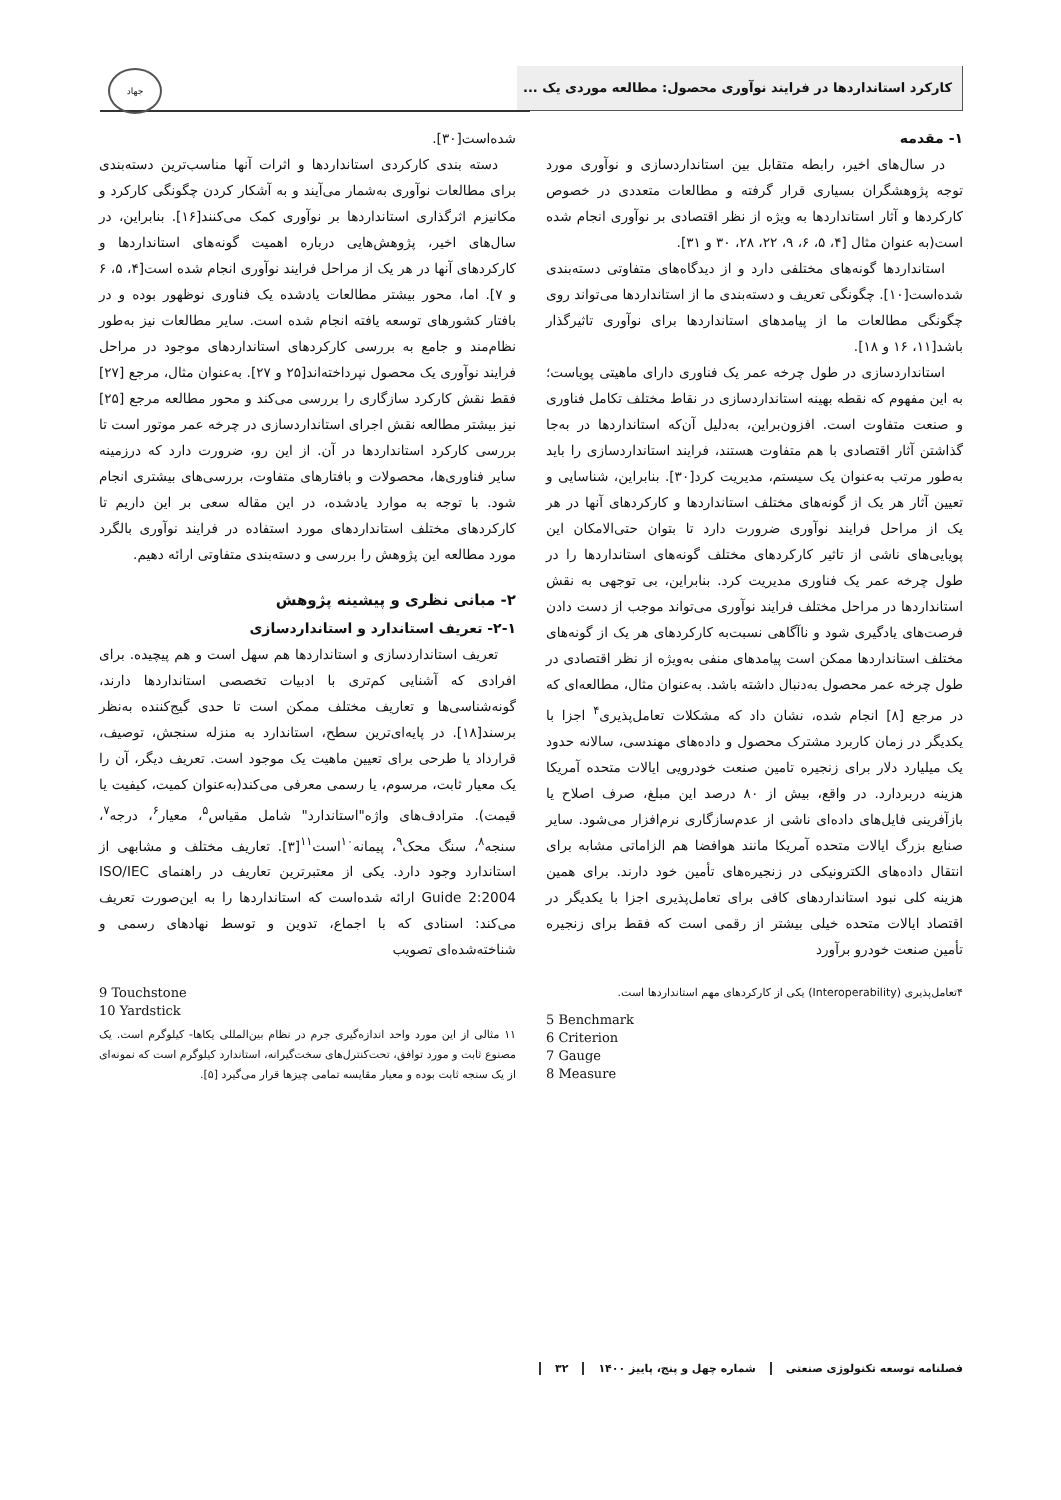کارکرد استانداردها در فرایند نوآوری محصول: مطالعه موردی یک ...
جهاد
۱- مقدمه
در سال‌های اخیر، رابطه متقابل بین استانداردسازی و نوآوری مورد توجه پژوهشگران بسیاری قرار گرفته و مطالعات متعددی در خصوص کارکردها و آثار استانداردها به ویژه از نظر اقتصادی بر نوآوری انجام شده است(به عنوان مثال [۴، ۵، ۶، ۹، ۲۲، ۲۸، ۳۰ و ۳۱].
استانداردها گونه‌های مختلفی دارد و از دیدگاه‌های متفاوتی دسته‌بندی شده‌است[۱۰]. چگونگی تعریف و دسته‌بندی ما از استانداردها می‌تواند روی چگونگی مطالعات ما از پیامدهای استانداردها برای نوآوری تاثیرگذار باشد[۱۱، ۱۶ و ۱۸].
استانداردسازی در طول چرخه عمر یک فناوری دارای ماهیتی پویاست؛ به این مفهوم که نقطه بهینه استانداردسازی در نقاط مختلف تکامل فناوری و صنعت متفاوت است. افزون‌براین، به‌دلیل آن‌که استانداردها در به‌جا گذاشتن آثار اقتصادی با هم متفاوت هستند، فرایند استانداردسازی را باید به‌طور مرتب به‌عنوان یک سیستم، مدیریت کرد[۳۰]. بنابراین، شناسایی و تعیین آثار هر یک از گونه‌های مختلف استانداردها و کارکردهای آنها در هر یک از مراحل فرایند نوآوری ضرورت دارد تا بتوان حتی‌الامکان این پویایی‌های ناشی از تاثیر کارکردهای مختلف گونه‌های استانداردها را در طول چرخه عمر یک فناوری مدیریت کرد. بنابراین، بی توجهی به نقش استانداردها در مراحل مختلف فرایند نوآوری می‌تواند موجب از دست دادن فرصت‌های یادگیری شود و ناآگاهی نسبت‌به کارکردهای هر یک از گونه‌های مختلف استانداردها ممکن است پیامدهای منفی به‌ویژه از نظر اقتصادی در طول چرخه عمر محصول به‌دنبال داشته باشد. به‌عنوان مثال، مطالعه‌ای که در مرجع [۸] انجام شده، نشان داد که مشکلات تعامل‌پذیری<sup>۴</sup> اجزا با یکدیگر در زمان کاربرد مشترک محصول و داده‌های مهندسی، سالانه حدود یک میلیارد دلار برای زنجیره تامین صنعت خودرویی ایالات متحده آمریکا هزینه دربردارد. در واقع، بیش از ۸۰ درصد این مبلغ، صرف اصلاح یا بازآفرینی فایل‌های داده‌ای ناشی از عدم‌سازگاری نرم‌افزار می‌شود. سایر صنایع بزرگ ایالات متحده آمریکا مانند هوافضا هم الزاماتی مشابه برای انتقال داده‌های الکترونیکی در زنجیره‌های تأمین خود دارند. برای همین هزینه کلی نبود استانداردهای کافی برای تعامل‌پذیری اجزا با یکدیگر در اقتصاد ایالات متحده خیلی بیشتر از رقمی است که فقط برای زنجیره تأمین صنعت خودرو برآورد
۴تعامل‌پذیری (Interoperability) یکی از کارکردهای مهم استانداردها است.
5 Benchmark
6 Criterion
7 Gauge
8 Measure
شده‌است[۳۰].
دسته بندی کارکردی استانداردها و اثرات آنها مناسب‌ترین دسته‌بندی برای مطالعات نوآوری به‌شمار می‌آیند و به آشکار کردن چگونگی کارکرد و مکانیزم اثرگذاری استانداردها بر نوآوری کمک می‌کنند[۱۶]. بنابراین، در سال‌های اخیر، پژوهش‌هایی درباره اهمیت گونه‌های استانداردها و کارکردهای آنها در هر یک از مراحل فرایند نوآوری انجام شده است[۴، ۵، ۶ و ۷]. اما، محور بیشتر مطالعات یادشده یک فناوری نوظهور بوده و در بافتار کشورهای توسعه یافته انجام شده است. سایر مطالعات نیز به‌طور نظام‌مند و جامع به بررسی کارکردهای استانداردهای موجود در مراحل فرایند نوآوری یک محصول نپرداخته‌اند[۲۵ و ۲۷]. به‌عنوان مثال، مرجع [۲۷] فقط نقش کارکرد سازگاری را بررسی می‌کند و محور مطالعه مرجع [۲۵] نیز بیشتر مطالعه نقش اجرای استانداردسازی در چرخه عمر موتور است تا بررسی کارکرد استانداردها در آن. از این رو، ضرورت دارد که درزمینه سایر فناوری‌ها، محصولات و بافتارهای متفاوت، بررسی‌های بیشتری انجام شود. با توجه به موارد یادشده، در این مقاله سعی بر این داریم تا کارکردهای مختلف استانداردهای مورد استفاده در فرایند نوآوری بالگرد مورد مطالعه این پژوهش را بررسی و دسته‌بندی متفاوتی ارائه دهیم.
۲- مبانی نظری و پیشینه پژوهش
۲-۱- تعریف استاندارد و استانداردسازی
تعریف استانداردسازی و استانداردها هم سهل است و هم پیچیده. برای افرادی که آشنایی کم‌تری با ادبیات تخصصی استانداردها دارند، گونه‌شناسی‌ها و تعاریف مختلف ممکن است تا حدی گیج‌کننده به‌نظر برسند[۱۸]. در پایه‌ای‌ترین سطح، استاندارد به منزله سنجش، توصیف، قرارداد یا طرحی برای تعیین ماهیت یک موجود است. تعریف دیگر، آن را یک معیار ثابت، مرسوم، یا رسمی معرفی می‌کند(به‌عنوان کمیت، کیفیت یا قیمت). مترادف‌های واژه"استاندارد" شامل مقیاس<sup>۵</sup>، معیار<sup>۶</sup>، درجه<sup>۷</sup>، سنجه<sup>۸</sup>، سنگ محک<sup>۹</sup>، پیمانه<sup>۱۰</sup>است<sup>۱۱</sup>[۳]. تعاریف مختلف و مشابهی از استاندارد وجود دارد. یکی از معتبرترین تعاریف در راهنمای ISO/IEC Guide 2:2004 ارائه شده‌است که استانداردها را به این‌صورت تعریف می‌کند: اسنادی که با اجماع، تدوین و توسط نهادهای رسمی و شناخته‌شده‌ای تصویب
9 Touchstone
10 Yardstick
۱۱ مثالی از این مورد واحد اندازه‌گیری جرم در نظام بین‌المللی یکاها- کیلوگرم است. یک مصنوع ثابت و مورد توافق، تحت‌کنترل‌های سخت‌گیرانه، استاندارد کیلوگرم است که نمونه‌ای از یک سنجه ثابت بوده و معیار مقایسه تمامی چیزها قرار می‌گیرد [۵].
فصلنامه توسعه تکنولوژی صنعتی شماره چهل و پنج، پاییز ۱۴۰۰ ۳۲